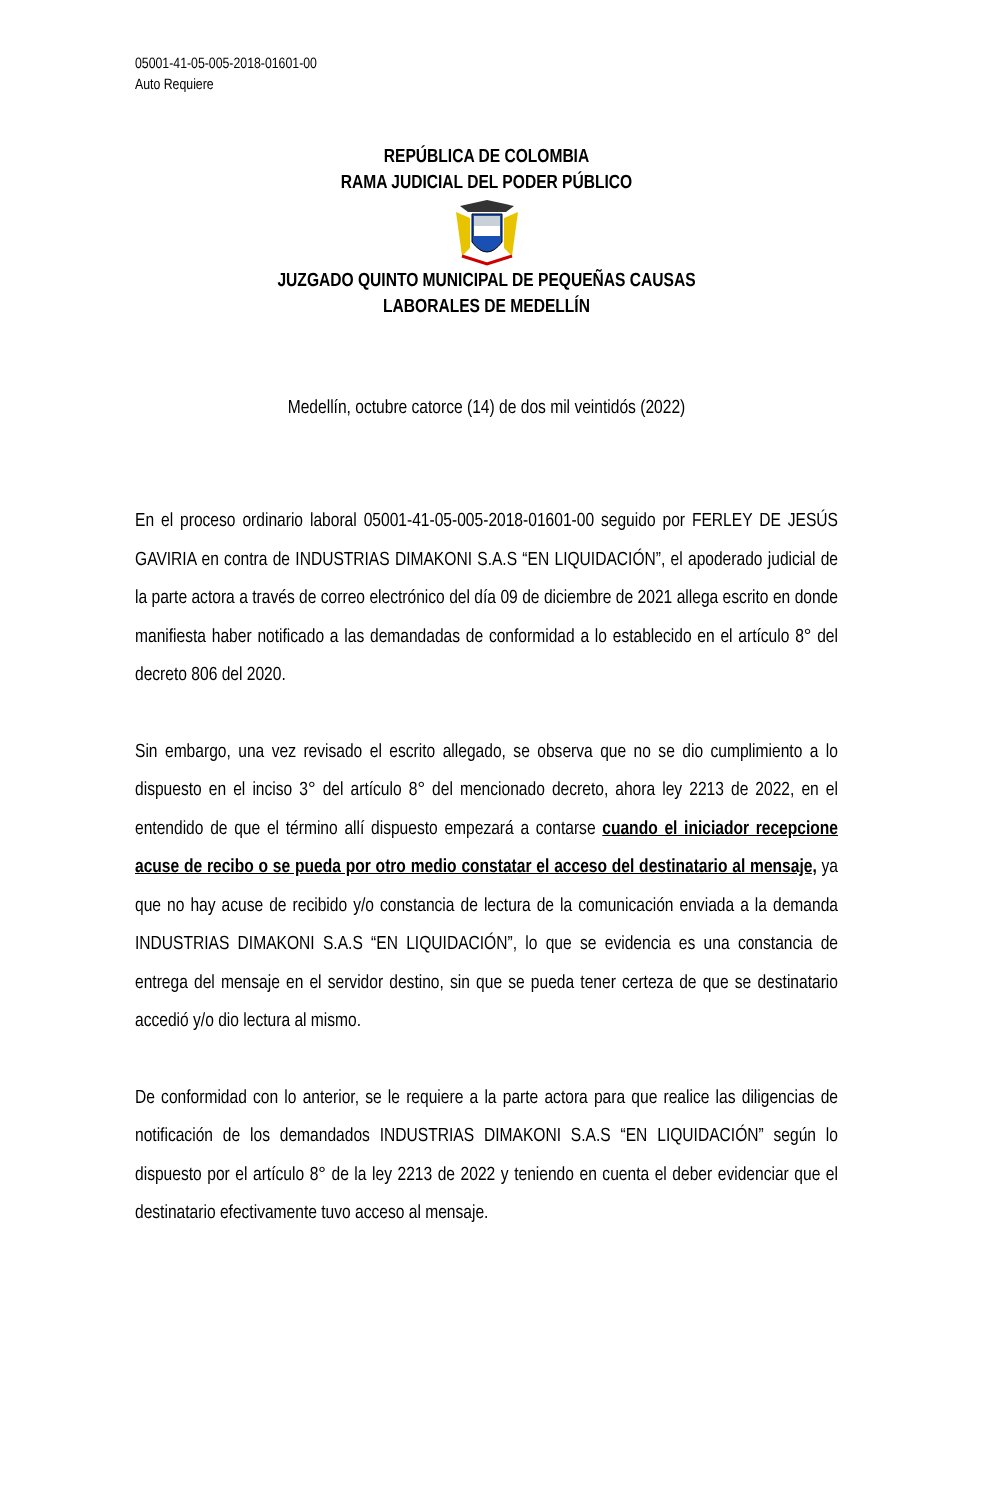05001-41-05-005-2018-01601-00
Auto Requiere
REPÚBLICA DE COLOMBIA
RAMA JUDICIAL DEL PODER PÚBLICO JUZGADO QUINTO MUNICIPAL DE PEQUEÑAS CAUSAS
LABORALES DE MEDELLÍN
Medellín, octubre catorce (14) de dos mil veintidós (2022)
En el proceso ordinario laboral 05001-41-05-005-2018-01601-00 seguido por FERLEY DE JESÚS GAVIRIA en contra de INDUSTRIAS DIMAKONI S.A.S “EN LIQUIDACIÓN”, el apoderado judicial de la parte actora a través de correo electrónico del día 09 de diciembre de 2021 allega escrito en donde manifiesta haber notificado a las demandadas de conformidad a lo establecido en el artículo 8° del decreto 806 del 2020.
Sin embargo, una vez revisado el escrito allegado, se observa que no se dio cumplimiento a lo dispuesto en el inciso 3° del artículo 8° del mencionado decreto, ahora ley 2213 de 2022, en el entendido de que el término allí dispuesto empezará a contarse cuando el iniciador recepcione acuse de recibo o se pueda por otro medio constatar el acceso del destinatario al mensaje, ya que no hay acuse de recibido y/o constancia de lectura de la comunicación enviada a la demanda INDUSTRIAS DIMAKONI S.A.S “EN LIQUIDACIÓN”, lo que se evidencia es una constancia de entrega del mensaje en el servidor destino, sin que se pueda tener certeza de que se destinatario accedió y/o dio lectura al mismo.
De conformidad con lo anterior, se le requiere a la parte actora para que realice las diligencias de notificación de los demandados INDUSTRIAS DIMAKONI S.A.S “EN LIQUIDACIÓN” según lo dispuesto por el artículo 8° de la ley 2213 de 2022 y teniendo en cuenta el deber evidenciar que el destinatario efectivamente tuvo acceso al mensaje.